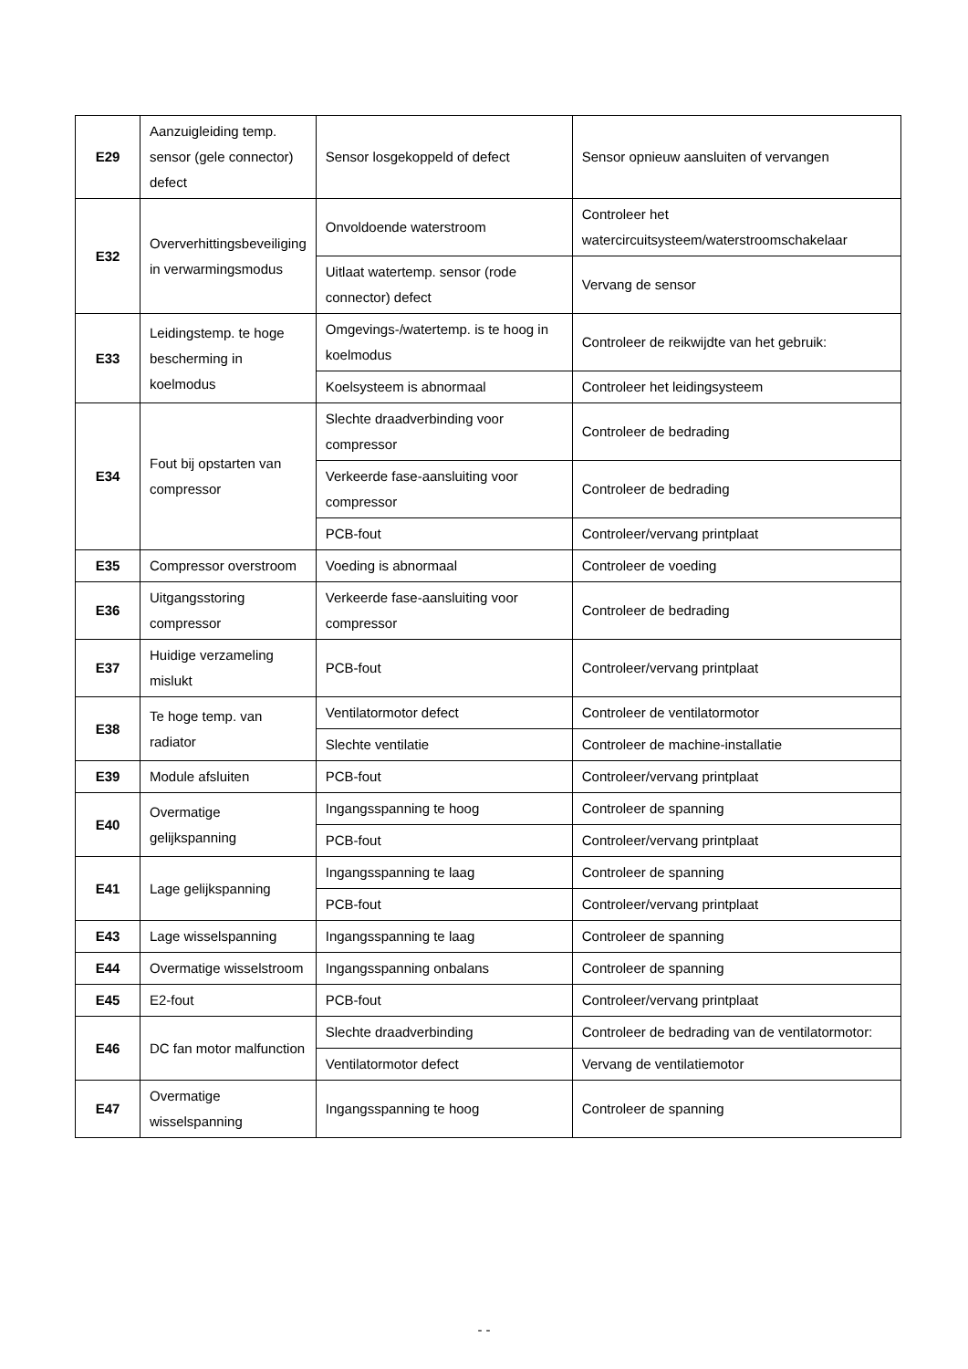| E29 | Aanzuigleiding temp. sensor (gele connector) defect | Sensor losgekoppeld of defect | Sensor opnieuw aansluiten of vervangen |
| E32 | Oververhittingsbeveiliging in verwarmingsmodus | Onvoldoende waterstroom | Controleer het watercircuitsysteem/waterstroomschakelaar |
| | | Uitlaat watertemp. sensor (rode connector) defect | Vervang de sensor |
| E33 | Leidingstemp. te hoge bescherming in koelmodus | Omgevings-/watertemp. is te hoog in koelmodus | Controleer de reikwijdte van het gebruik: |
| | | Koelsysteem is abnormaal | Controleer het leidingsysteem |
| E34 | Fout bij opstarten van compressor | Slechte draadverbinding voor compressor | Controleer de bedrading |
| | | Verkeerde fase-aansluiting voor compressor | Controleer de bedrading |
| | | PCB-fout | Controleer/vervang printplaat |
| E35 | Compressor overstroom | Voeding is abnormaal | Controleer de voeding |
| E36 | Uitgangsstoring compressor | Verkeerde fase-aansluiting voor compressor | Controleer de bedrading |
| E37 | Huidige verzameling mislukt | PCB-fout | Controleer/vervang printplaat |
| E38 | Te hoge temp. van radiator | Ventilatormotor defect | Controleer de ventilatormotor |
| | | Slechte ventilatie | Controleer de machine-installatie |
| E39 | Module afsluiten | PCB-fout | Controleer/vervang printplaat |
| E40 | Overmatige gelijkspanning | Ingangsspanning te hoog | Controleer de spanning |
| | | PCB-fout | Controleer/vervang printplaat |
| E41 | Lage gelijkspanning | Ingangsspanning te laag | Controleer de spanning |
| | | PCB-fout | Controleer/vervang printplaat |
| E43 | Lage wisselspanning | Ingangsspanning te laag | Controleer de spanning |
| E44 | Overmatige wisselstroom | Ingangsspanning onbalans | Controleer de spanning |
| E45 | E2-fout | PCB-fout | Controleer/vervang printplaat |
| E46 | DC fan motor malfunction | Slechte draadverbinding | Controleer de bedrading van de ventilatormotor: |
| | | Ventilatormotor defect | Vervang de ventilatiemotor |
| E47 | Overmatige wisselspanning | Ingangsspanning te hoog | Controleer de spanning |
- -